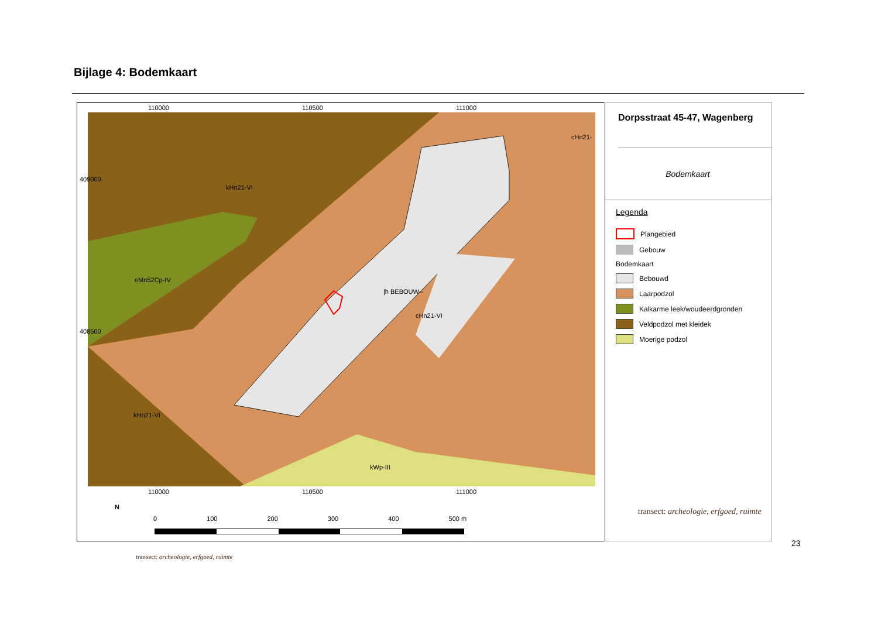Bijlage 4: Bodemkaart
kHn21-VI
eMn52Cp-IV
|h BEBOUW--
cHn21-VI
kHn21-VI
kWp-III
cHn21-
110000 110500 111000
110000 110500 111000
409000
408500
N
0 100 200 300 400 500 m
Dorpsstraat 45-47, Wagenberg
Bodemkaart
Legenda
Plangebied
Gebouw
Bodemkaart
Bebouwd
Laarpodzol
Kalkarme leek/woudeerdgronden
Veldpodzol met kleidek
Moerige podzol
transect: archeologie, erfgoed, ruimte
23
transect: archeologie, erfgoed, ruimte